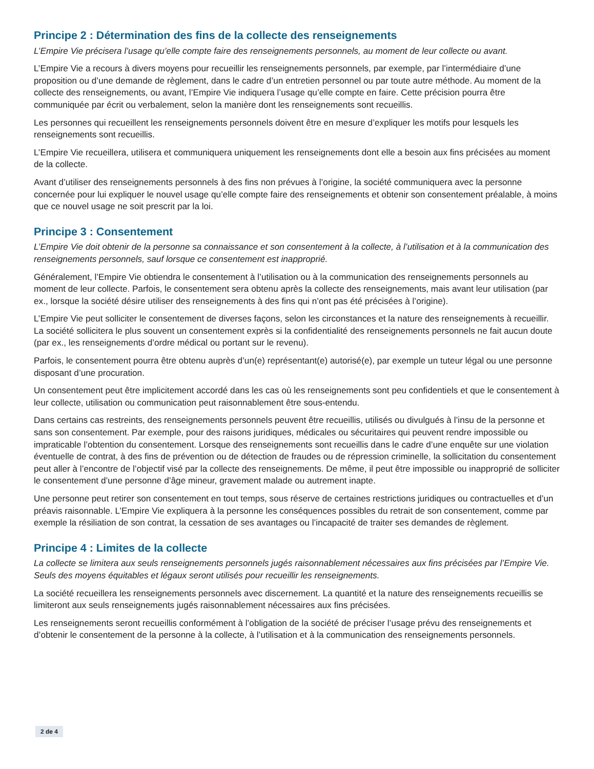Principe 2 : Détermination des fins de la collecte des renseignements
L’Empire Vie précisera l’usage qu’elle compte faire des renseignements personnels, au moment de leur collecte ou avant.
L’Empire Vie a recours à divers moyens pour recueillir les renseignements personnels, par exemple, par l’intermédiaire d’une proposition ou d’une demande de règlement, dans le cadre d’un entretien personnel ou par toute autre méthode. Au moment de la collecte des renseignements, ou avant, l’Empire Vie indiquera l’usage qu’elle compte en faire. Cette précision pourra être communiquée par écrit ou verbalement, selon la manière dont les renseignements sont recueillis.
Les personnes qui recueillent les renseignements personnels doivent être en mesure d’expliquer les motifs pour lesquels les renseignements sont recueillis.
L’Empire Vie recueillera, utilisera et communiquera uniquement les renseignements dont elle a besoin aux fins précisées au moment de la collecte.
Avant d’utiliser des renseignements personnels à des fins non prévues à l’origine, la société communiquera avec la personne concernée pour lui expliquer le nouvel usage qu’elle compte faire des renseignements et obtenir son consentement préalable, à moins que ce nouvel usage ne soit prescrit par la loi.
Principe 3 : Consentement
L’Empire Vie doit obtenir de la personne sa connaissance et son consentement à la collecte, à l’utilisation et à la communication des renseignements personnels, sauf lorsque ce consentement est inapproprié.
Généralement, l’Empire Vie obtiendra le consentement à l’utilisation ou à la communication des renseignements personnels au moment de leur collecte. Parfois, le consentement sera obtenu après la collecte des renseignements, mais avant leur utilisation (par ex., lorsque la société désire utiliser des renseignements à des fins qui n’ont pas été précisées à l’origine).
L’Empire Vie peut solliciter le consentement de diverses façons, selon les circonstances et la nature des renseignements à recueillir. La société sollicitera le plus souvent un consentement exprès si la confidentialité des renseignements personnels ne fait aucun doute (par ex., les renseignements d’ordre médical ou portant sur le revenu).
Parfois, le consentement pourra être obtenu auprès d’un(e) représentant(e) autorisé(e), par exemple un tuteur légal ou une personne disposant d’une procuration.
Un consentement peut être implicitement accordé dans les cas où les renseignements sont peu confidentiels et que le consentement à leur collecte, utilisation ou communication peut raisonnablement être sous-entendu.
Dans certains cas restreints, des renseignements personnels peuvent être recueillis, utilisés ou divulgués à l’insu de la personne et sans son consentement. Par exemple, pour des raisons juridiques, médicales ou sécuritaires qui peuvent rendre impossible ou impraticable l’obtention du consentement. Lorsque des renseignements sont recueillis dans le cadre d’une enquête sur une violation éventuelle de contrat, à des fins de prévention ou de détection de fraudes ou de répression criminelle, la sollicitation du consentement peut aller à l’encontre de l’objectif visé par la collecte des renseignements. De même, il peut être impossible ou inapproprié de solliciter le consentement d’une personne d’âge mineur, gravement malade ou autrement inapte.
Une personne peut retirer son consentement en tout temps, sous réserve de certaines restrictions juridiques ou contractuelles et d’un préavis raisonnable. L’Empire Vie expliquera à la personne les conséquences possibles du retrait de son consentement, comme par exemple la résiliation de son contrat, la cessation de ses avantages ou l’incapacité de traiter ses demandes de règlement.
Principe 4 : Limites de la collecte
La collecte se limitera aux seuls renseignements personnels jugés raisonnablement nécessaires aux fins précisées par l’Empire Vie. Seuls des moyens équitables et légaux seront utilisés pour recueillir les renseignements.
La société recueillera les renseignements personnels avec discernement. La quantité et la nature des renseignements recueillis se limiteront aux seuls renseignements jugés raisonnablement nécessaires aux fins précisées.
Les renseignements seront recueillis conformément à l’obligation de la société de préciser l’usage prévu des renseignements et d’obtenir le consentement de la personne à la collecte, à l’utilisation et à la communication des renseignements personnels.
2 de 4